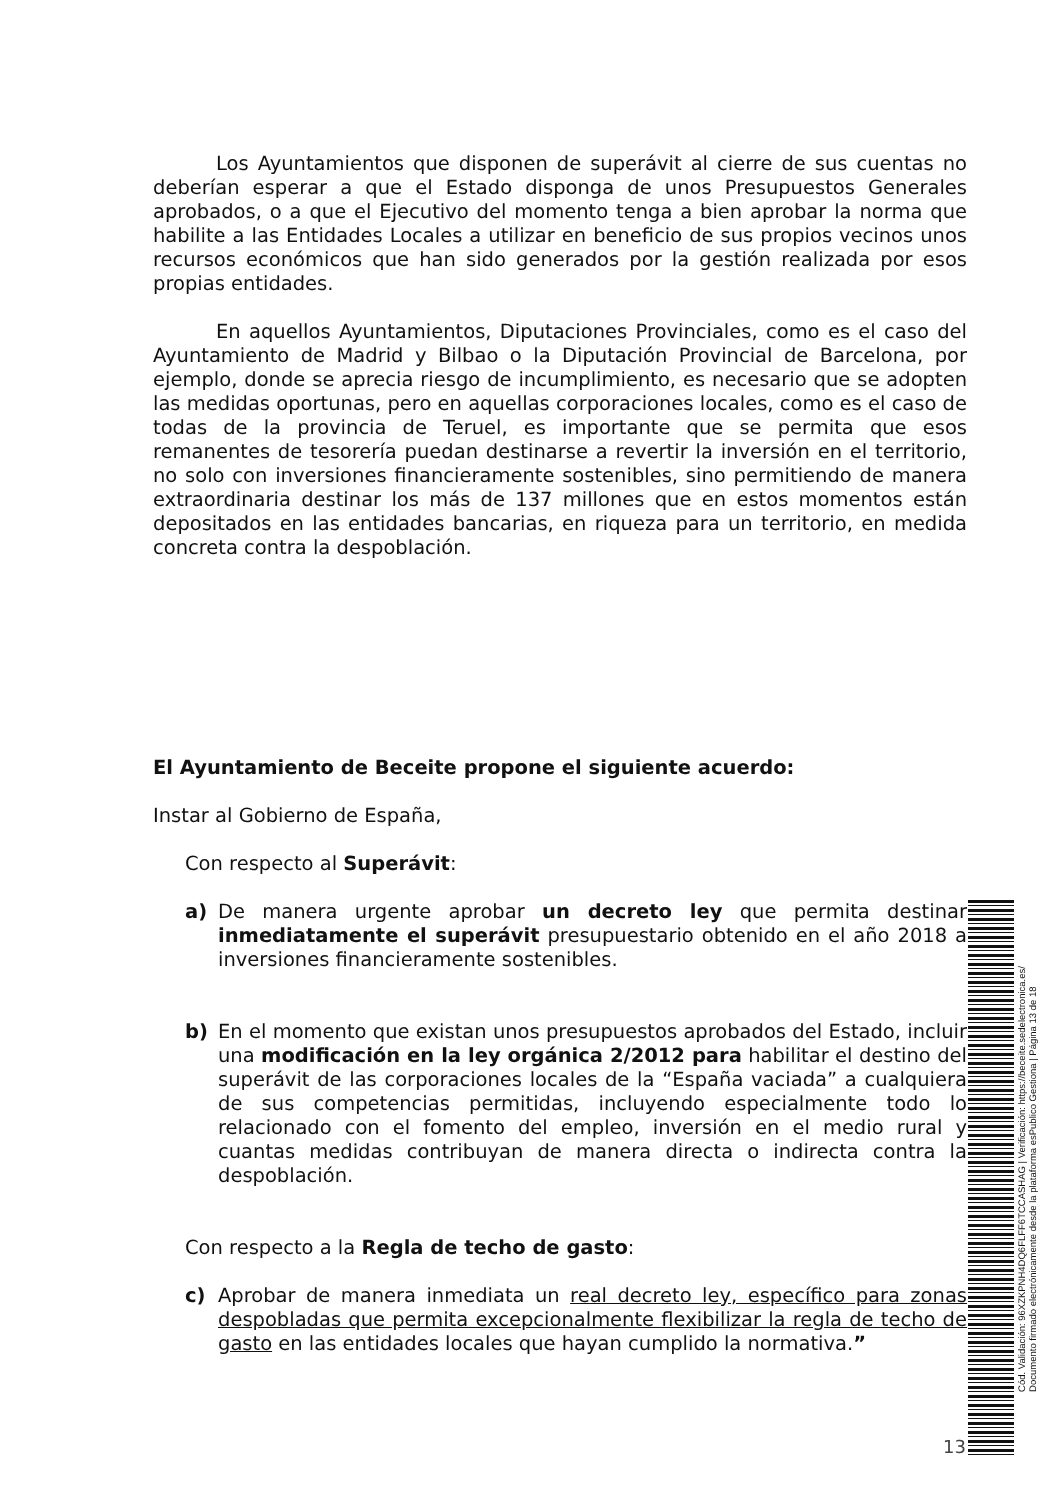Los Ayuntamientos que disponen de superávit al cierre de sus cuentas no deberían esperar a que el Estado disponga de unos Presupuestos Generales aprobados, o a que el Ejecutivo del momento tenga a bien aprobar la norma que habilite a las Entidades Locales a utilizar en beneficio de sus propios vecinos unos recursos económicos que han sido generados por la gestión realizada por esos propias entidades.
En aquellos Ayuntamientos, Diputaciones Provinciales, como es el caso del Ayuntamiento de Madrid y Bilbao o la Diputación Provincial de Barcelona, por ejemplo, donde se aprecia riesgo de incumplimiento, es necesario que se adopten las medidas oportunas, pero en aquellas corporaciones locales, como es el caso de todas de la provincia de Teruel, es importante que se permita que esos remanentes de tesorería puedan destinarse a revertir la inversión en el territorio, no solo con inversiones financieramente sostenibles, sino permitiendo de manera extraordinaria destinar los más de 137 millones que en estos momentos están depositados en las entidades bancarias, en riqueza para un territorio, en medida concreta contra la despoblación.
El Ayuntamiento de Beceite propone el siguiente acuerdo:
Instar al Gobierno de España,
Con respecto al Superávit:
a) De manera urgente aprobar un decreto ley que permita destinar inmediatamente el superávit presupuestario obtenido en el año 2018 a inversiones financieramente sostenibles.
b) En el momento que existan unos presupuestos aprobados del Estado, incluir una modificación en la ley orgánica 2/2012 para habilitar el destino del superávit de las corporaciones locales de la “España vaciada” a cualquiera de sus competencias permitidas, incluyendo especialmente todo lo relacionado con el fomento del empleo, inversión en el medio rural y cuantas medidas contribuyan de manera directa o indirecta contra la despoblación.
Con respecto a la Regla de techo de gasto:
c) Aprobar de manera inmediata un real decreto ley, específico para zonas despobladas que permita excepcionalmente flexibilizar la regla de techo de gasto en las entidades locales que hayan cumplido la normativa.”
Cód. Validación: 96XZKPNH4DQ6FLFF6TCCASHAG | Verificación: https://beceite.sedelectronica.es/
Documento firmado electrónicamente desde la plataforma esPublico Gestiona | Página 13 de 18
13